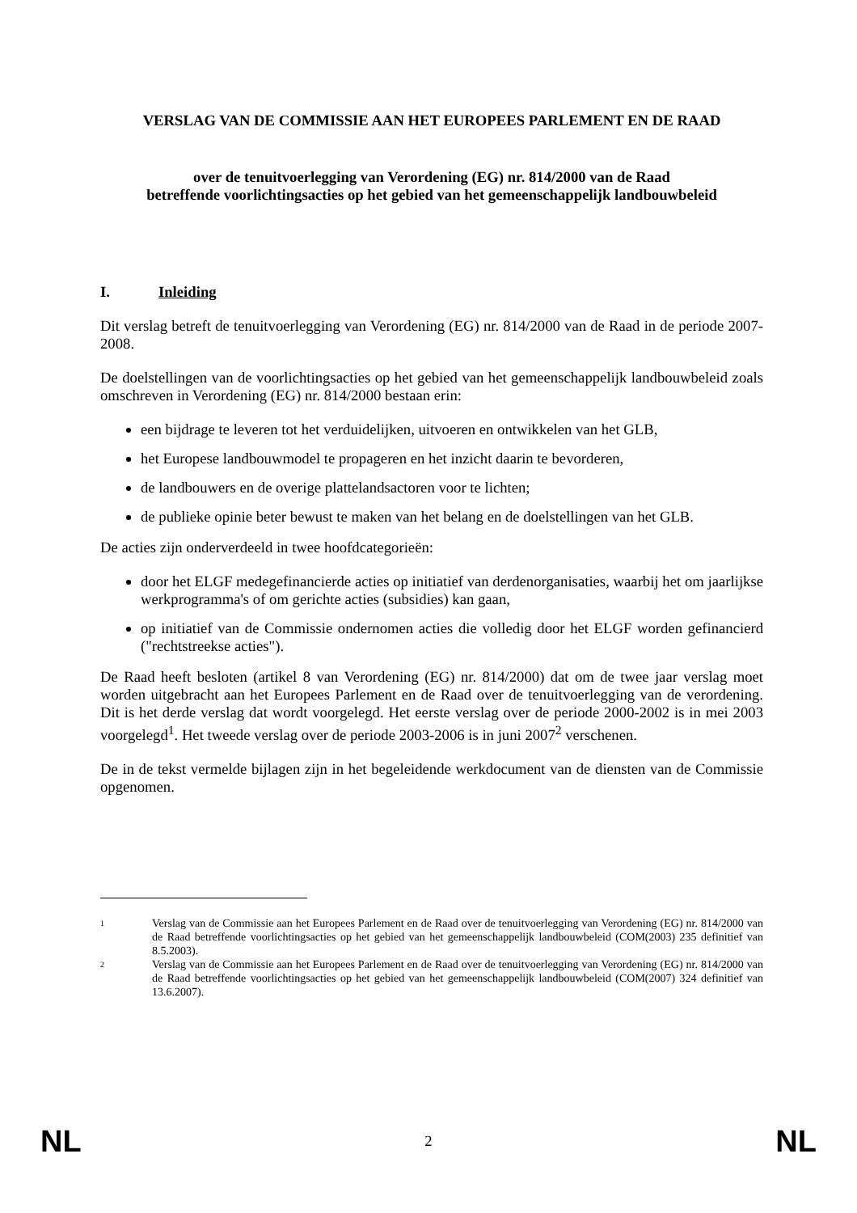VERSLAG VAN DE COMMISSIE AAN HET EUROPEES PARLEMENT EN DE RAAD
over de tenuitvoerlegging van Verordening (EG) nr. 814/2000 van de Raad
betreffende voorlichtingsacties op het gebied van het gemeenschappelijk landbouwbeleid
I. Inleiding
Dit verslag betreft de tenuitvoerlegging van Verordening (EG) nr. 814/2000 van de Raad in de periode 2007-2008.
De doelstellingen van de voorlichtingsacties op het gebied van het gemeenschappelijk landbouwbeleid zoals omschreven in Verordening (EG) nr. 814/2000 bestaan erin:
een bijdrage te leveren tot het verduidelijken, uitvoeren en ontwikkelen van het GLB,
het Europese landbouwmodel te propageren en het inzicht daarin te bevorderen,
de landbouwers en de overige plattelandsactoren voor te lichten;
de publieke opinie beter bewust te maken van het belang en de doelstellingen van het GLB.
De acties zijn onderverdeeld in twee hoofdcategorieën:
door het ELGF medegefinancierde acties op initiatief van derdenorganisaties, waarbij het om jaarlijkse werkprogramma's of om gerichte acties (subsidies) kan gaan,
op initiatief van de Commissie ondernomen acties die volledig door het ELGF worden gefinancierd ("rechtstreekse acties").
De Raad heeft besloten (artikel 8 van Verordening (EG) nr. 814/2000) dat om de twee jaar verslag moet worden uitgebracht aan het Europees Parlement en de Raad over de tenuitvoerlegging van de verordening. Dit is het derde verslag dat wordt voorgelegd. Het eerste verslag over de periode 2000-2002 is in mei 2003 voorgelegd<sup>1</sup>. Het tweede verslag over de periode 2003-2006 is in juni 2007<sup>2</sup> verschenen.
De in de tekst vermelde bijlagen zijn in het begeleidende werkdocument van de diensten van de Commissie opgenomen.
1
Verslag van de Commissie aan het Europees Parlement en de Raad over de tenuitvoerlegging van Verordening (EG) nr. 814/2000 van de Raad betreffende voorlichtingsacties op het gebied van het gemeenschappelijk landbouwbeleid (COM(2003) 235 definitief van 8.5.2003).
2
Verslag van de Commissie aan het Europees Parlement en de Raad over de tenuitvoerlegging van Verordening (EG) nr. 814/2000 van de Raad betreffende voorlichtingsacties op het gebied van het gemeenschappelijk landbouwbeleid (COM(2007) 324 definitief van 13.6.2007).
NL 2 NL